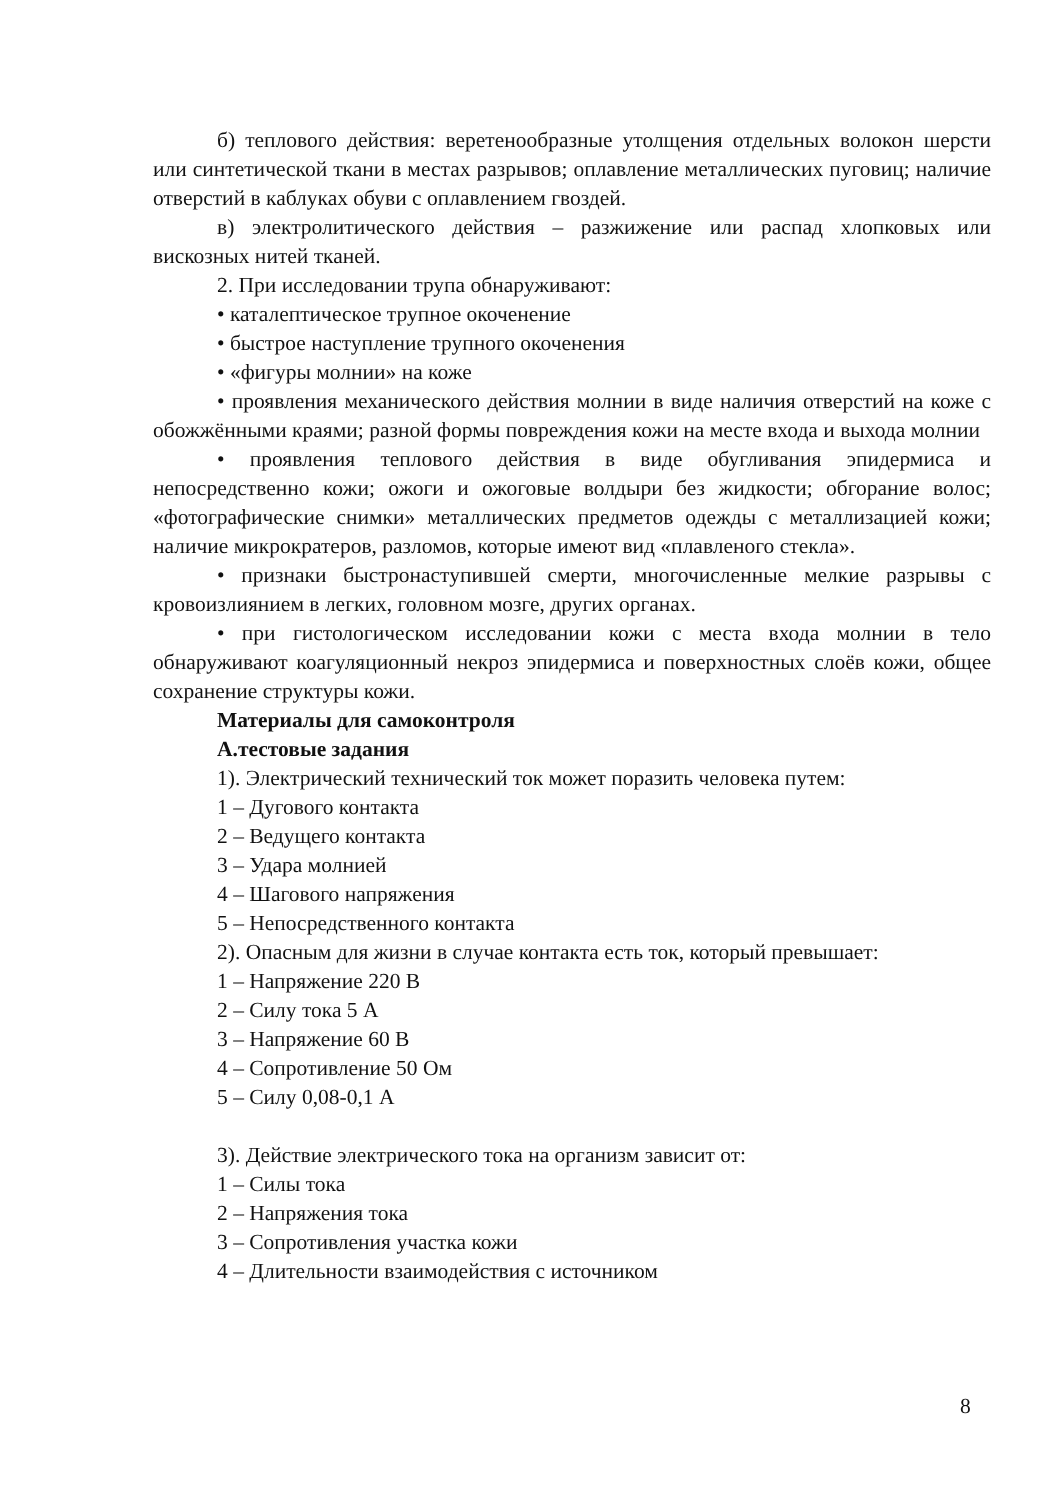б) теплового действия: веретенообразные утолщения отдельных волокон шерсти или синтетической ткани в местах разрывов; оплавление металлических пуговиц; наличие отверстий в каблуках обуви с оплавлением гвоздей.
в) электролитического действия – разжижение или распад хлопковых или вискозных нитей тканей.
2. При исследовании трупа обнаруживают:
• каталептическое трупное окоченение
• быстрое наступление трупного окоченения
• «фигуры молнии» на коже
• проявления механического действия молнии в виде наличия отверстий на коже с обожжёнными краями; разной формы повреждения кожи на месте входа и выхода молнии
• проявления теплового действия в виде обугливания эпидермиса и непосредственно кожи; ожоги и ожоговые волдыри без жидкости; обгорание волос; «фотографические снимки» металлических предметов одежды с металлизацией кожи; наличие микрократеров, разломов, которые имеют вид «плавленого стекла».
• признаки быстронаступившей смерти, многочисленные мелкие разрывы с кровоизлиянием в легких, головном мозге, других органах.
• при гистологическом исследовании кожи с места входа молнии в тело обнаруживают коагуляционный некроз эпидермиса и поверхностных слоёв кожи, общее сохранение структуры кожи.
Материалы для самоконтроля
А.тестовые задания
1). Электрический технический ток может поразить человека путем:
1 – Дугового контакта
2 – Ведущего контакта
3 – Удара молнией
4 – Шагового напряжения
5 – Непосредственного контакта
2). Опасным для жизни в случае контакта есть ток, который превышает:
1 – Напряжение 220 В
2 – Силу тока 5 А
3 – Напряжение 60 В
4 – Сопротивление 50 Ом
5 – Силу 0,08-0,1 А
3). Действие электрического тока на организм зависит от:
1 – Силы тока
2 – Напряжения тока
3 – Сопротивления участка кожи
4 – Длительности взаимодействия с источником
8